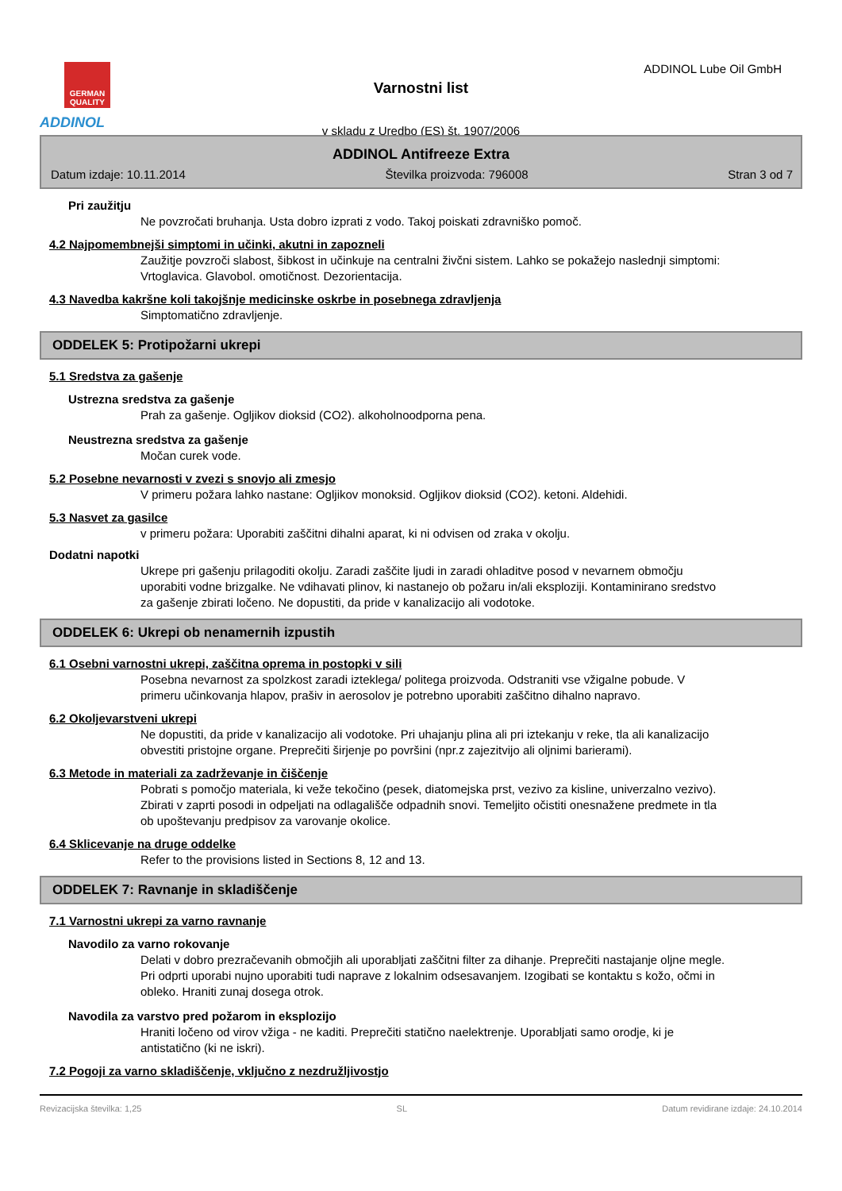GERMAN QUALITY
ADDINOL
ADDINOL Lube Oil GmbH
Varnostni list
v skladu z Uredbo (ES) št. 1907/2006
ADDINOL Antifreeze Extra
Datum izdaje: 10.11.2014 Številka proizvoda: 796008 Stran 3 od 7
Pri zaužitju
Ne povzročati bruhanja. Usta dobro izprati z vodo. Takoj poiskati zdravniško pomoč.
4.2 Najpomembnejši simptomi in učinki, akutni in zapozneli
Zaužitje povzroči slabost, šibkost in učinkuje na centralni živčni sistem. Lahko se pokažejo naslednji simptomi: Vrtoglavica. Glavobol. omotičnost. Dezorientacija.
4.3 Navedba kakršne koli takojšnje medicinske oskrbe in posebnega zdravljenja
Simptomatično zdravljenje.
ODDELEK 5: Protipožarni ukrepi
5.1 Sredstva za gašenje
Ustrezna sredstva za gašenje
Prah za gašenje. Ogljikov dioksid (CO2). alkoholnoodporna pena.
Neustrezna sredstva za gašenje
Močan curek vode.
5.2 Posebne nevarnosti v zvezi s snovjo ali zmesjo
V primeru požara lahko nastane: Ogljikov monoksid. Ogljikov dioksid (CO2). ketoni. Aldehidi.
5.3 Nasvet za gasilce
v primeru požara: Uporabiti zaščitni dihalni aparat, ki ni odvisen od zraka v okolju.
Dodatni napotki
Ukrepe pri gašenju prilagoditi okolju. Zaradi zaščite ljudi in zaradi ohladitve posod v nevarnem območju uporabiti vodne brizgalke. Ne vdihavati plinov, ki nastanejo ob požaru in/ali eksploziji. Kontaminirano sredstvo za gašenje zbirati ločeno. Ne dopustiti, da pride v kanalizacijo ali vodotoke.
ODDELEK 6: Ukrepi ob nenamernih izpustih
6.1 Osebni varnostni ukrepi, zaščitna oprema in postopki v sili
Posebna nevarnost za spolzkost zaradi izteklega/ politega proizvoda. Odstraniti vse vžigalne pobude. V primeru učinkovanja hlapov, prašiv in aerosolov je potrebno uporabiti zaščitno dihalno napravo.
6.2 Okoljevarstveni ukrepi
Ne dopustiti, da pride v kanalizacijo ali vodotoke. Pri uhajanju plina ali pri iztekanju v reke, tla ali kanalizacijo obvestiti pristojne organe. Preprečiti širjenje po površini (npr.z zajezitvijo ali oljnimi barierami).
6.3 Metode in materiali za zadrževanje in čiščenje
Pobrati s pomočjo materiala, ki veže tekočino (pesek, diatomejska prst, vezivo za kisline, univerzalno vezivo). Zbirati v zaprti posodi in odpeljati na odlagališče odpadnih snovi. Temeljito očistiti onesnažene predmete in tla ob upoštevanju predpisov za varovanje okolice.
6.4 Sklicevanje na druge oddelke
Refer to the provisions listed in Sections 8, 12 and 13.
ODDELEK 7: Ravnanje in skladiščenje
7.1 Varnostni ukrepi za varno ravnanje
Navodilo za varno rokovanje
Delati v dobro prezračevanih območjih ali uporabljati zaščitni filter za dihanje. Preprečiti nastajanje oljne megle. Pri odprti uporabi nujno uporabiti tudi naprave z lokalnim odsesavanjem. Izogibati se kontaktu s kožo, očmi in obleko. Hraniti zunaj dosega otrok.
Navodila za varstvo pred požarom in eksplozijo
Hraniti ločeno od virov vžiga - ne kaditi. Preprečiti statično naelektrenje. Uporabljati samo orodje, ki je antistatično (ki ne iskri).
7.2 Pogoji za varno skladiščenje, vključno z nezdružljivostjo
Revizacijska številka: 1,25 SL Datum revidirane izdaje: 24.10.2014